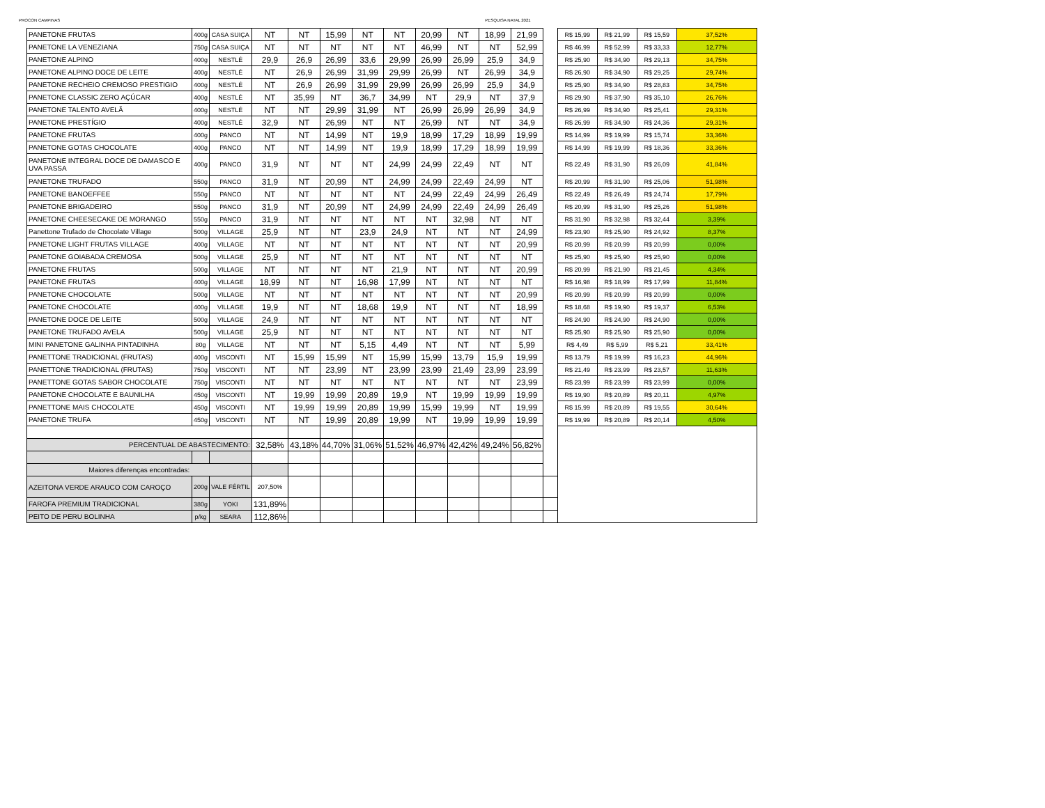PROCON CAMPINAS PESQUISA NATAL 2021
| PANETONE FRUTAS | 400g | CASA SUIÇA | NT | NT | 15,99 | NT | NT | 20,99 | NT | 18,99 | 21,99 | | R$ 15,99 | R$ 21,99 | R$ 15,59 | 37,52% |
| PANETONE LA VENEZIANA | 750g | CASA SUIÇA | NT | NT | NT | NT | NT | 46,99 | NT | NT | 52,99 | | R$ 46,99 | R$ 52,99 | R$ 33,33 | 12,77% |
| PANETONE ALPINO | 400g | NESTLÉ | 29,9 | 26,9 | 26,99 | 33,6 | 29,99 | 26,99 | 26,99 | 25,9 | 34,9 | | R$ 25,90 | R$ 34,90 | R$ 29,13 | 34,75% |
| PANETONE ALPINO DOCE DE LEITE | 400g | NESTLÉ | NT | 26,9 | 26,99 | 31,99 | 29,99 | 26,99 | NT | 26,99 | 34,9 | | R$ 26,90 | R$ 34,90 | R$ 29,25 | 29,74% |
| PANETONE RECHEIO CREMOSO PRESTIGIO | 400g | NESTLÉ | NT | 26,9 | 26,99 | 31,99 | 29,99 | 26,99 | 26,99 | 25,9 | 34,9 | | R$ 25,90 | R$ 34,90 | R$ 28,83 | 34,75% |
| PANETONE CLASSIC ZERO AÇÚCAR | 400g | NESTLÉ | NT | 35,99 | NT | 36,7 | 34,99 | NT | 29,9 | NT | 37,9 | | R$ 29,90 | R$ 37,90 | R$ 35,10 | 26,76% |
| PANETONE TALENTO AVELÃ | 400g | NESTLÉ | NT | NT | 29,99 | 31,99 | NT | 26,99 | 26,99 | 26,99 | 34,9 | | R$ 26,99 | R$ 34,90 | R$ 25,41 | 29,31% |
| PANETONE PRESTÍGIO | 400g | NESTLÉ | 32,9 | NT | 26,99 | NT | NT | 26,99 | NT | NT | 34,9 | | R$ 26,99 | R$ 34,90 | R$ 24,36 | 29,31% |
| PANETONE FRUTAS | 400g | PANCO | NT | NT | 14,99 | NT | 19,9 | 18,99 | 17,29 | 18,99 | 19,99 | | R$ 14,99 | R$ 19,99 | R$ 15,74 | 33,36% |
| PANETONE GOTAS CHOCOLATE | 400g | PANCO | NT | NT | 14,99 | NT | 19,9 | 18,99 | 17,29 | 18,99 | 19,99 | | R$ 14,99 | R$ 19,99 | R$ 18,36 | 33,36% |
| PANETONE INTEGRAL DOCE DE DAMASCO E UVA PASSA | 400g | PANCO | 31,9 | NT | NT | NT | 24,99 | 24,99 | 22,49 | NT | NT | | R$ 22,49 | R$ 31,90 | R$ 26,09 | 41,84% |
| PANETONE TRUFADO | 550g | PANCO | 31,9 | NT | 20,99 | NT | 24,99 | 24,99 | 22,49 | 24,99 | NT | | R$ 20,99 | R$ 31,90 | R$ 25,06 | 51,98% |
| PANETONE BANOEFFEE | 550g | PANCO | NT | NT | NT | NT | NT | 24,99 | 22,49 | 24,99 | 26,49 | | R$ 22,49 | R$ 26,49 | R$ 24,74 | 17,79% |
| PANETONE BRIGADEIRO | 550g | PANCO | 31,9 | NT | 20,99 | NT | 24,99 | 24,99 | 22,49 | 24,99 | 26,49 | | R$ 20,99 | R$ 31,90 | R$ 25,26 | 51,98% |
| PANETONE CHEESECAKE DE MORANGO | 550g | PANCO | 31,9 | NT | NT | NT | NT | NT | 32,98 | NT | NT | | R$ 31,90 | R$ 32,98 | R$ 32,44 | 3,39% |
| Panettone Trufado de Chocolate Village | 500g | VILLAGE | 25,9 | NT | NT | 23,9 | 24,9 | NT | NT | NT | 24,99 | | R$ 23,90 | R$ 25,90 | R$ 24,92 | 8,37% |
| PANETONE LIGHT FRUTAS VILLAGE | 400g | VILLAGE | NT | NT | NT | NT | NT | NT | NT | NT | 20,99 | | R$ 20,99 | R$ 20,99 | R$ 20,99 | 0,00% |
| PANETONE GOIABADA CREMOSA | 500g | VILLAGE | 25,9 | NT | NT | NT | NT | NT | NT | NT | NT | | R$ 25,90 | R$ 25,90 | R$ 25,90 | 0,00% |
| PANETONE FRUTAS | 500g | VILLAGE | NT | NT | NT | NT | 21,9 | NT | NT | NT | 20,99 | | R$ 20,99 | R$ 21,90 | R$ 21,45 | 4,34% |
| PANETONE FRUTAS | 400g | VILLAGE | 18,99 | NT | NT | 16,98 | 17,99 | NT | NT | NT | NT | | R$ 16,98 | R$ 18,99 | R$ 17,99 | 11,84% |
| PANETONE CHOCOLATE | 500g | VILLAGE | NT | NT | NT | NT | NT | NT | NT | NT | 20,99 | | R$ 20,99 | R$ 20,99 | R$ 20,99 | 0,00% |
| PANETONE CHOCOLATE | 400g | VILLAGE | 19,9 | NT | NT | 18,68 | 19,9 | NT | NT | NT | 18,99 | | R$ 18,68 | R$ 19,90 | R$ 19,37 | 6,53% |
| PANETONE DOCE DE LEITE | 500g | VILLAGE | 24,9 | NT | NT | NT | NT | NT | NT | NT | NT | | R$ 24,90 | R$ 24,90 | R$ 24,90 | 0,00% |
| PANETONE TRUFADO AVELA | 500g | VILLAGE | 25,9 | NT | NT | NT | NT | NT | NT | NT | NT | | R$ 25,90 | R$ 25,90 | R$ 25,90 | 0,00% |
| MINI PANETONE GALINHA PINTADINHA | 80g | VILLAGE | NT | NT | NT | 5,15 | 4,49 | NT | NT | NT | 5,99 | | R$ 4,49 | R$ 5,99 | R$ 5,21 | 33,41% |
| PANETTONE TRADICIONAL (FRUTAS) | 400g | VISCONTI | NT | 15,99 | 15,99 | NT | 15,99 | 15,99 | 13,79 | 15,9 | 19,99 | | R$ 13,79 | R$ 19,99 | R$ 16,23 | 44,96% |
| PANETTONE TRADICIONAL (FRUTAS) | 750g | VISCONTI | NT | NT | 23,99 | NT | 23,99 | 23,99 | 21,49 | 23,99 | 23,99 | | R$ 21,49 | R$ 23,99 | R$ 23,57 | 11,63% |
| PANETTONE GOTAS SABOR CHOCOLATE | 750g | VISCONTI | NT | NT | NT | NT | NT | NT | NT | NT | 23,99 | | R$ 23,99 | R$ 23,99 | R$ 23,99 | 0,00% |
| PANETONE CHOCOLATE E BAUNILHA | 450g | VISCONTI | NT | 19,99 | 19,99 | 20,89 | 19,9 | NT | 19,99 | 19,99 | 19,99 | | R$ 19,90 | R$ 20,89 | R$ 20,11 | 4,97% |
| PANETTONE MAIS CHOCOLATE | 450g | VISCONTI | NT | 19,99 | 19,99 | 20,89 | 19,99 | 15,99 | 19,99 | NT | 19,99 | | R$ 15,99 | R$ 20,89 | R$ 19,55 | 30,64% |
| PANETONE TRUFA | 450g | VISCONTI | NT | NT | 19,99 | 20,89 | 19,99 | NT | 19,99 | 19,99 | 19,99 | | R$ 19,99 | R$ 20,89 | R$ 20,14 | 4,50% |
| PERCENTUAL DE ABASTECIMENTO: | | | 32,58% | 43,18% | 44,70% | 31,06% | 51,52% | 46,97% | 42,42% | 49,24% | 56,82% | | | | | |
| Maiores diferenças encontradas: | | | | | | | | | | | | | | | | |
| AZEITONA VERDE ARAUCO COM CAROÇO | 200g | VALE FÉRTIL | 207,50% | | | | | | | | | | | | | |
| FAROFA PREMIUM TRADICIONAL | 380g | YOKI | 131,89% | | | | | | | | | | | | | |
| PEITO DE PERU BOLINHA | p/kg | SEARA | 112,86% | | | | | | | | | | | | | |